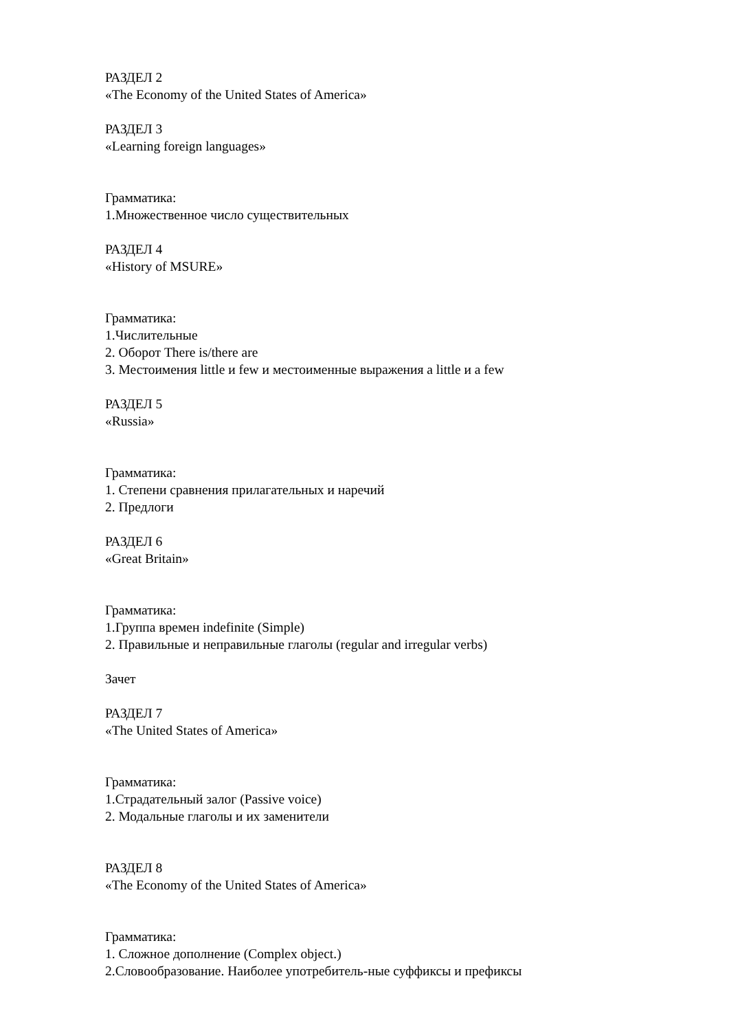РАЗДЕЛ 2
«The Economy of the United States of America»
РАЗДЕЛ 3
«Learning foreign languages»
Грамматика:
1.Множественное число существительных
РАЗДЕЛ 4
«History of MSURE»
Грамматика:
1.Числительные
2. Оборот There is/there are
3. Местоимения little и few и местоименные выражения a little и a few
РАЗДЕЛ 5
«Russia»
Грамматика:
1. Степени сравнения прилагательных и наречий
2. Предлоги
РАЗДЕЛ 6
«Great Britain»
Грамматика:
1.Группа времен indefinite (Simple)
2. Правильные и неправильные глаголы (regular and irregular verbs)
Зачет
РАЗДЕЛ 7
«The United States of America»
Грамматика:
1.Страдательный залог (Passive voice)
2. Модальные глаголы и их заменители
РАЗДЕЛ 8
«The Economy of the United States of America»
Грамматика:
1. Сложное дополнение (Complex object.)
2.Словообразование. Наиболее употребитель-ные суффиксы и префиксы